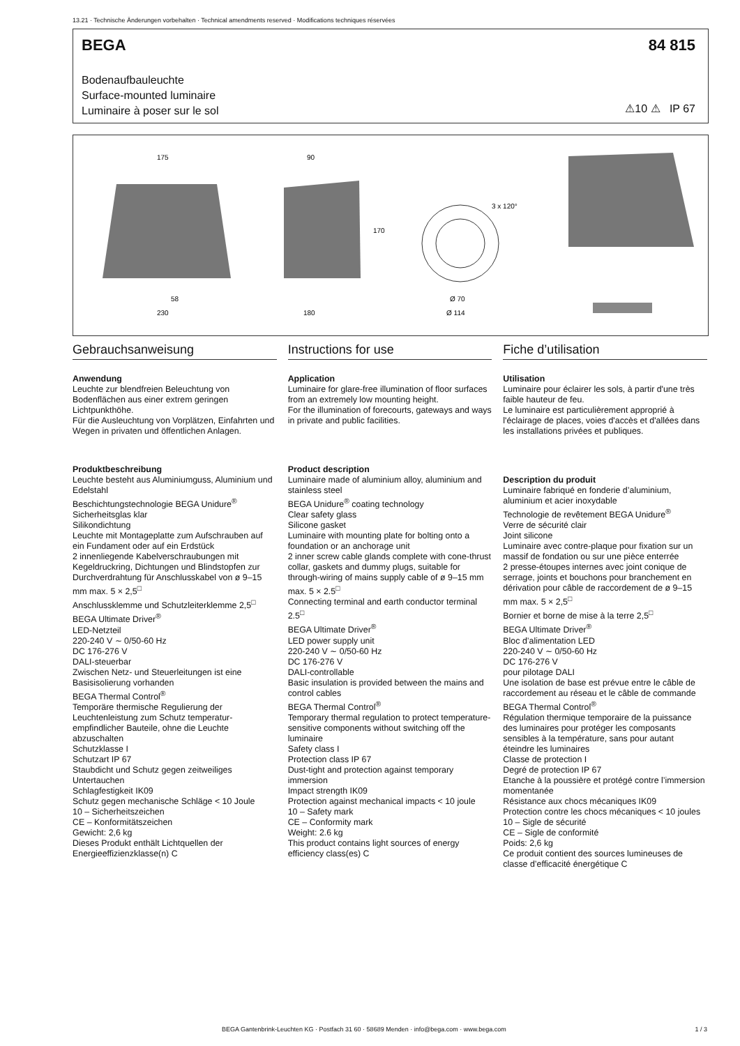13.21 · Technische Änderungen vorbehalten · Technical amendments reserved · Modifications techniques réservées
BEGA 84 815
Bodenaufbauleuchte
Surface-mounted luminaire
Luminaire à poser sur le sol
⚠10 ⚠ IP 67
175
90
170
3 x 120°
58
230
180
Ø 70
Ø 114
Gebrauchsanweisung
Anwendung
Leuchte zur blendfreien Beleuchtung von Bodenflächen aus einer extrem geringen Lichtpunkthöhe.
Für die Ausleuchtung von Vorplätzen, Einfahrten und Wegen in privaten und öffentlichen Anlagen.
Produktbeschreibung
Leuchte besteht aus Aluminiumguss, Aluminium und Edelstahl
Beschichtungstechnologie BEGA Unidure<sup>®</sup>
Sicherheitsglas klar
Silikondichtung
Leuchte mit Montageplatte zum Aufschrauben auf ein Fundament oder auf ein Erdstück
2 innenliegende Kabelverschraubungen mit Kegeldruckring, Dichtungen und Blindstopfen zur Durchverdrahtung für Anschlusskabel von ø 9–15 mm max. 5 × 2,5<sup>□</sup>
Anschlussklemme und Schutzleiterklemme 2,5<sup>□</sup>
BEGA Ultimate Driver<sup>®</sup>
LED-Netzteil
220-240 V ∼ 0/50-60 Hz
DC 176-276 V
DALI-steuerbar
Zwischen Netz- und Steuerleitungen ist eine Basisisolierung vorhanden
BEGA Thermal Control<sup>®</sup>
Temporäre thermische Regulierung der Leuchtenleistung zum Schutz temperatur­empfindlicher Bauteile, ohne die Leuchte abzuschalten
Schutzklasse I
Schutzart IP 67
Staubdicht und Schutz gegen zeitweiliges Untertauchen
Schlagfestigkeit IK09
Schutz gegen mechanische Schläge < 10 Joule
10 – Sicherheitszeichen
CE – Konformitätszeichen
Gewicht: 2,6 kg
Dieses Produkt enthält Lichtquellen der Energieeffizienzklasse(n) C
Instructions for use
Application
Luminaire for glare-free illumination of floor surfaces from an extremely low mounting height.
For the illumination of forecourts, gateways and ways in private and public facilities.
Product description
Luminaire made of aluminium alloy, aluminium and stainless steel
BEGA Unidure<sup>®</sup> coating technology
Clear safety glass
Silicone gasket
Luminaire with mounting plate for bolting onto a foundation or an anchorage unit
2 inner screw cable glands complete with cone-thrust collar, gaskets and dummy plugs, suitable for through-wiring of mains supply cable of ø 9–15 mm max. 5 × 2.5<sup>□</sup>
Connecting terminal and earth conductor terminal 2.5<sup>□</sup>
BEGA Ultimate Driver<sup>®</sup>
LED power supply unit
220-240 V ∼ 0/50-60 Hz
DC 176-276 V
DALI-controllable
Basic insulation is provided between the mains and control cables
BEGA Thermal Control<sup>®</sup>
Temporary thermal regulation to protect temperature-sensitive components without switching off the luminaire
Safety class I
Protection class IP 67
Dust-tight and protection against temporary immersion
Impact strength IK09
Protection against mechanical impacts < 10 joule
10 – Safety mark
CE – Conformity mark
Weight: 2.6 kg
This product contains light sources of energy efficiency class(es) C
Fiche d’utilisation
Utilisation
Luminaire pour éclairer les sols, à partir d'une très faible hauteur de feu.
Le luminaire est particulièrement approprié à l'éclairage de places, voies d'accès et d'allées dans les installations privées et publiques.
Description du produit
Luminaire fabriqué en fonderie d’aluminium, aluminium et acier inoxydable
Technologie de revêtement BEGA Unidure<sup>®</sup>
Verre de sécurité clair
Joint silicone
Luminaire avec contre-plaque pour fixation sur un massif de fondation ou sur une pièce enterrée
2 presse-étoupes internes avec joint conique de serrage, joints et bouchons pour branchement en dérivation pour câble de raccordement de ø 9–15 mm max. 5 × 2,5<sup>□</sup>
Bornier et borne de mise à la terre 2,5<sup>□</sup>
BEGA Ultimate Driver<sup>®</sup>
Bloc d’alimentation LED
220-240 V ∼ 0/50-60 Hz
DC 176-276 V
pour pilotage DALI
Une isolation de base est prévue entre le câble de raccordement au réseau et le câble de commande
BEGA Thermal Control<sup>®</sup>
Régulation thermique temporaire de la puissance des luminaires pour protéger les composants sensibles à la température, sans pour autant éteindre les luminaires
Classe de protection I
Degré de protection IP 67
Etanche à la poussière et protégé contre l’immersion momentanée
Résistance aux chocs mécaniques IK09
Protection contre les chocs mécaniques < 10 joules
10 – Sigle de sécurité
CE – Sigle de conformité
Poids: 2,6 kg
Ce produit contient des sources lumineuses de classe d’efficacité énergétique C
BEGA Gantenbrink-Leuchten KG · Postfach 31 60 · 58689 Menden · info@bega.com · www.bega.com
1 / 3